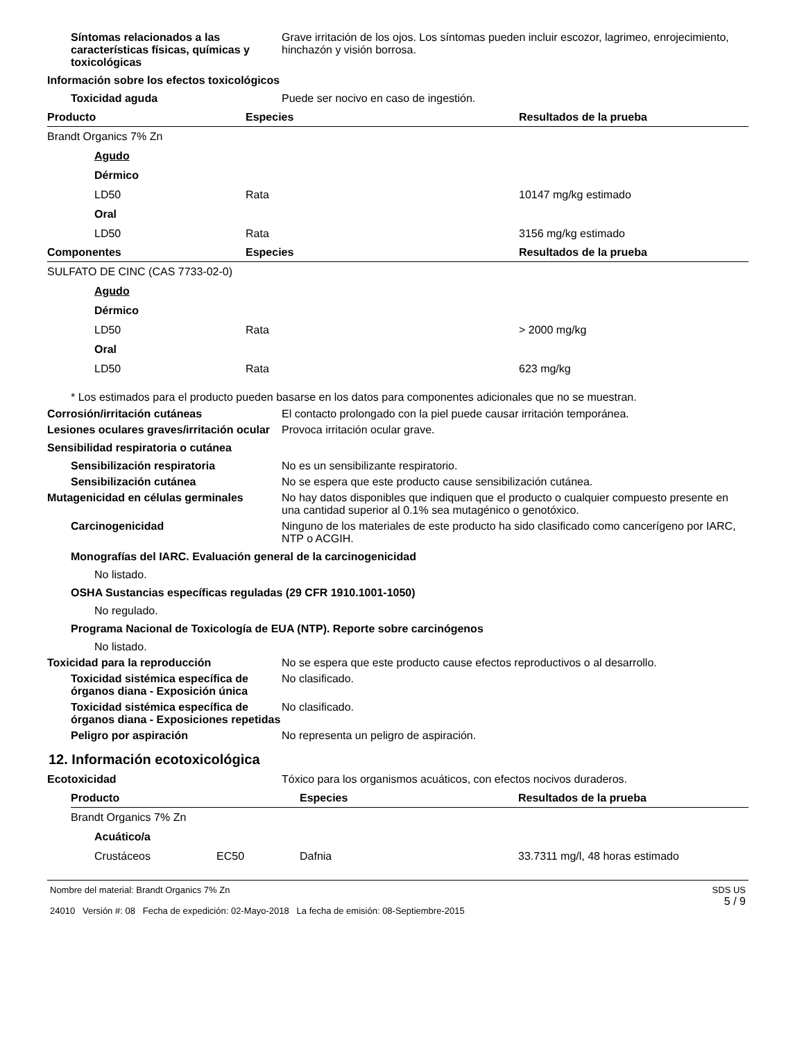Síntomas relacionados a las características físicas, químicas y toxicológicas
Grave irritación de los ojos. Los síntomas pueden incluir escozor, lagrimeo, enrojecimiento, hinchazón y visión borrosa.
Información sobre los efectos toxicológicos
Toxicidad aguda Puede ser nocivo en caso de ingestión.
| Producto | Especies | Resultados de la prueba |
| --- | --- | --- |
| Brandt Organics 7% Zn | | |
| Agudo | | |
| Dérmico | | |
| LD50 | Rata | 10147 mg/kg estimado |
| Oral | | |
| LD50 | Rata | 3156 mg/kg estimado |
| Componentes | Especies | Resultados de la prueba |
| SULFATO DE CINC (CAS 7733-02-0) | | |
| Agudo | | |
| Dérmico | | |
| LD50 | Rata | > 2000 mg/kg |
| Oral | | |
| LD50 | Rata | 623 mg/kg |
* Los estimados para el producto pueden basarse en los datos para componentes adicionales que no se muestran.
Corrosión/irritación cutáneas El contacto prolongado con la piel puede causar irritación temporánea.
Lesiones oculares graves/irritación ocular
Provoca irritación ocular grave.
Sensibilidad respiratoria o cutánea
Sensibilización respiratoria No es un sensibilizante respiratorio.
Sensibilización cutánea No se espera que este producto cause sensibilización cutánea.
Mutagenicidad en células germinales No hay datos disponibles que indiquen que el producto o cualquier compuesto presente en una cantidad superior al 0.1% sea mutagénico o genotóxico.
Carcinogenicidad Ninguno de los materiales de este producto ha sido clasificado como cancerígeno por IARC, NTP o ACGIH.
Monografías del IARC. Evaluación general de la carcinogenicidad
No listado.
OSHA Sustancias específicas reguladas (29 CFR 1910.1001-1050)
No regulado.
Programa Nacional de Toxicología de EUA (NTP). Reporte sobre carcinógenos
No listado.
Toxicidad para la reproducción No se espera que este producto cause efectos reproductivos o al desarrollo.
Toxicidad sistémica específica de órganos diana - Exposición única
No clasificado.
Toxicidad sistémica específica de órganos diana - Exposiciones repetidas
No clasificado.
Peligro por aspiración No representa un peligro de aspiración.
12. Información ecotoxicológica
Ecotoxicidad Tóxico para los organismos acuáticos, con efectos nocivos duraderos.
| Producto | | Especies | Resultados de la prueba |
| --- | --- | --- | --- |
| Brandt Organics 7% Zn | | | |
| Acuático/a | | | |
| Crustáceos | EC50 | Dafnia | 33.7311 mg/l, 48 horas estimado |
Nombre del material: Brandt Organics 7% Zn
24010 Versión #: 08 Fecha de expedición: 02-Mayo-2018 La fecha de emisión: 08-Septiembre-2015
SDS US
5 / 9